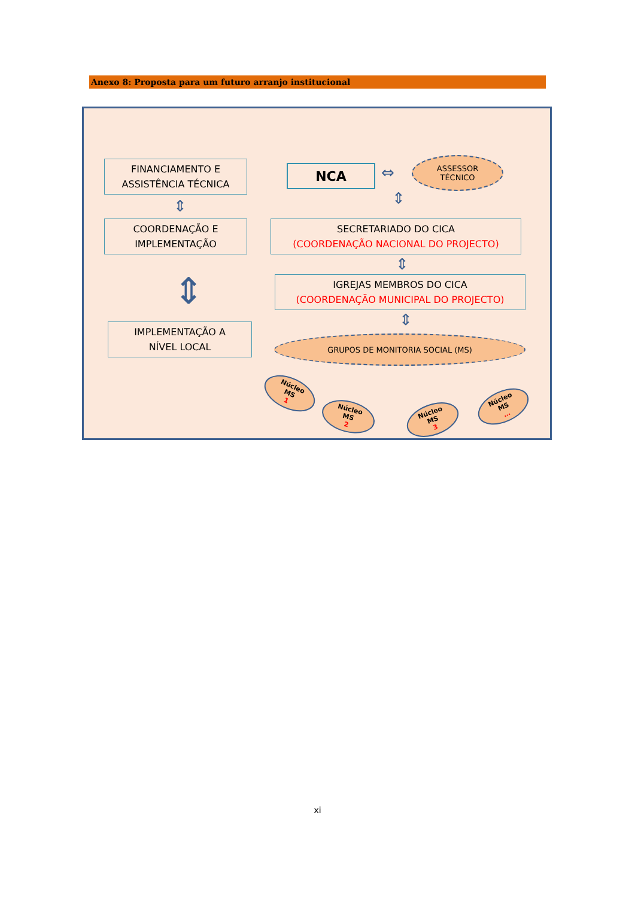Anexo 8: Proposta para um futuro arranjo institucional
FINANCIAMENTO E
ASSISTÊNCIA TÉCNICA
NCA ⇔
ASSESSOR
TÉCNICO
⇕ ⇕
COORDENAÇÃO E
IMPLEMENTAÇÃO
SECRETARIADO DO CICA
(COORDENAÇÃO NACIONAL DO PROJECTO)
⇕
⇕
IGREJAS MEMBROS DO CICA
(COORDENAÇÃO MUNICIPAL DO PROJECTO)
⇕
IMPLEMENTAÇÃO A
NÍVEL LOCAL
GRUPOS DE MONITORIA SOCIAL (MS)
Núcleo
MS
1
Núcleo
MS
2
Núcleo
MS
3
Núcleo
MS
…
xi